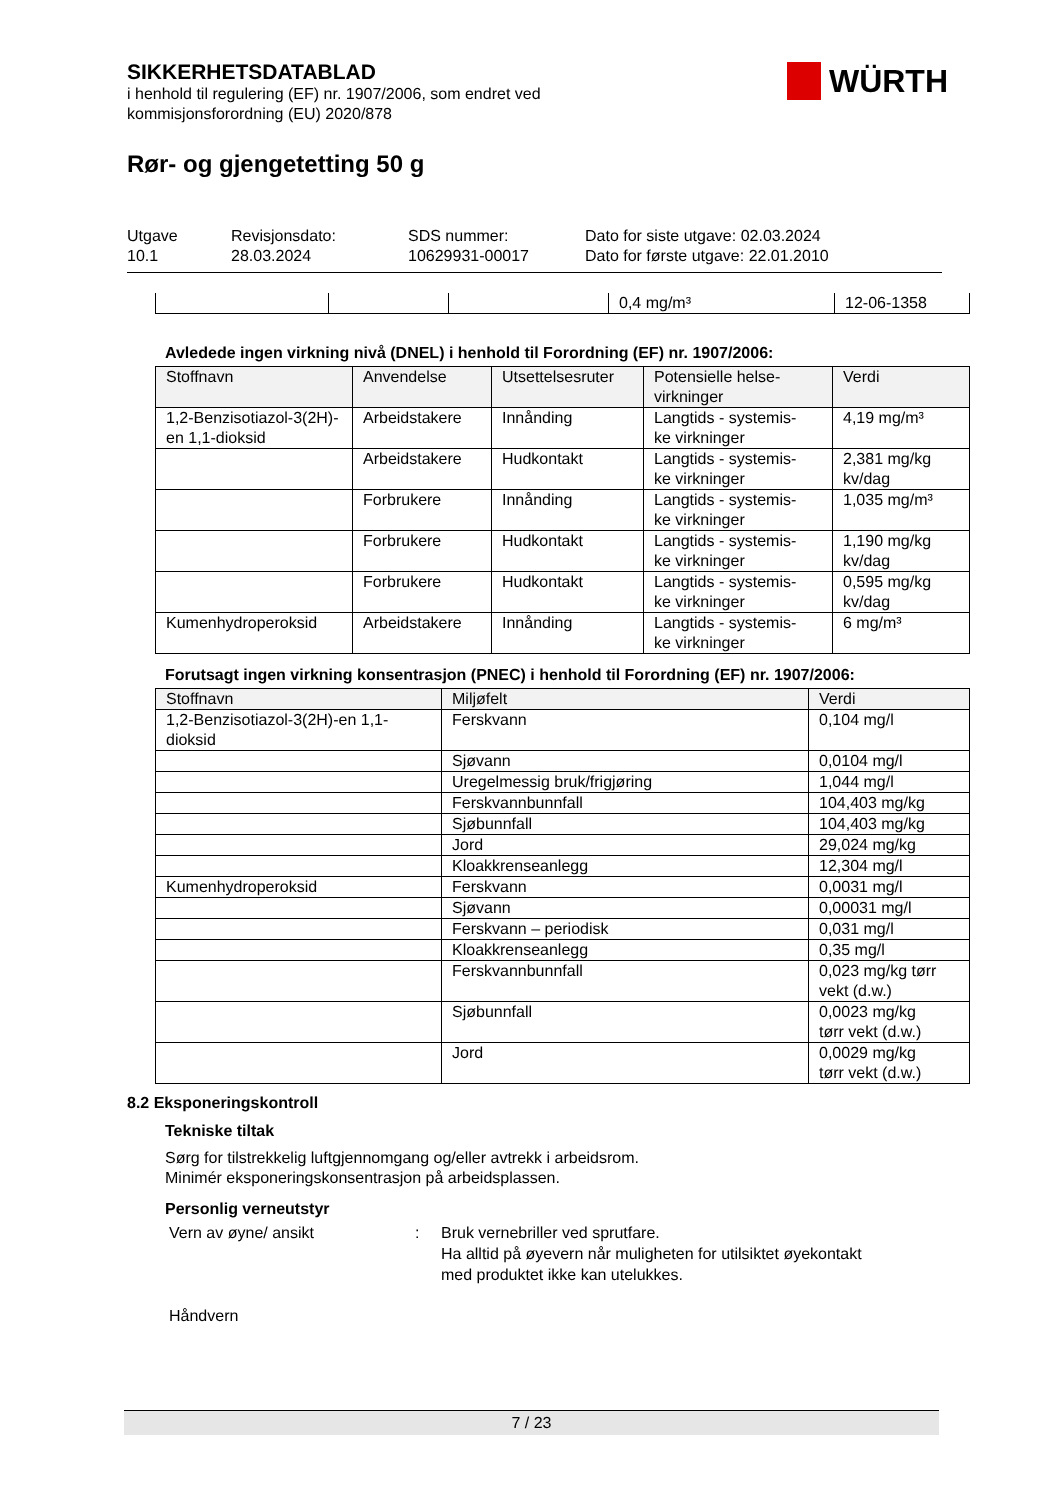WÜRTH
SIKKERHETSDATABLAD
i henhold til regulering (EF) nr. 1907/2006, som endret ved
kommisjonsforordning (EU) 2020/878
Rør- og gjengetetting 50 g
Utgave
10.1
Revisjonsdato:
28.03.2024
SDS nummer:
10629931-00017
Dato for siste utgave: 02.03.2024
Dato for første utgave: 22.01.2010
| | | | 0,4 mg/m³ | 12-06-1358 |
Avledede ingen virkning nivå (DNEL) i henhold til Forordning (EF) nr. 1907/2006:
| Stoffnavn | Anvendelse | Utsettelsesruter | Potensielle helse- virkninger | Verdi |
| --- | --- | --- | --- | --- |
| 1,2-Benzisotiazol-3(2H)-en 1,1-dioksid | Arbeidstakere | Innånding | Langtids - systemis- ke virkninger | 4,19 mg/m³ |
| | Arbeidstakere | Hudkontakt | Langtids - systemis- ke virkninger | 2,381 mg/kg kv/dag |
| | Forbrukere | Innånding | Langtids - systemis- ke virkninger | 1,035 mg/m³ |
| | Forbrukere | Hudkontakt | Langtids - systemis- ke virkninger | 1,190 mg/kg kv/dag |
| | Forbrukere | Hudkontakt | Langtids - systemis- ke virkninger | 0,595 mg/kg kv/dag |
| Kumenhydroperoksid | Arbeidstakere | Innånding | Langtids - systemis- ke virkninger | 6 mg/m³ |
Forutsagt ingen virkning konsentrasjon (PNEC) i henhold til Forordning (EF) nr. 1907/2006:
| Stoffnavn | Miljøfelt | Verdi |
| --- | --- | --- |
| 1,2-Benzisotiazol-3(2H)-en 1,1- dioksid | Ferskvann | 0,104 mg/l |
| | Sjøvann | 0,0104 mg/l |
| | Uregelmessig bruk/frigjøring | 1,044 mg/l |
| | Ferskvannbunnfall | 104,403 mg/kg |
| | Sjøbunnfall | 104,403 mg/kg |
| | Jord | 29,024 mg/kg |
| | Kloakkrenseanlegg | 12,304 mg/l |
| Kumenhydroperoksid | Ferskvann | 0,0031 mg/l |
| | Sjøvann | 0,00031 mg/l |
| | Ferskvann – periodisk | 0,031 mg/l |
| | Kloakkrenseanlegg | 0,35 mg/l |
| | Ferskvannbunnfall | 0,023 mg/kg tørr vekt (d.w.) |
| | Sjøbunnfall | 0,0023 mg/kg tørr vekt (d.w.) |
| | Jord | 0,0029 mg/kg tørr vekt (d.w.) |
8.2 Eksponeringskontroll
Tekniske tiltak
Sørg for tilstrekkelig luftgjennomgang og/eller avtrekk i arbeidsrom.
Minimér eksponeringskonsentrasjon på arbeidsplassen.
Personlig verneutstyr
Vern av øyne/ ansikt : Bruk vernebriller ved sprutfare.
Ha alltid på øyevern når muligheten for utilsiktet øyekontakt
med produktet ikke kan utelukkes.
Håndvern
7 / 23